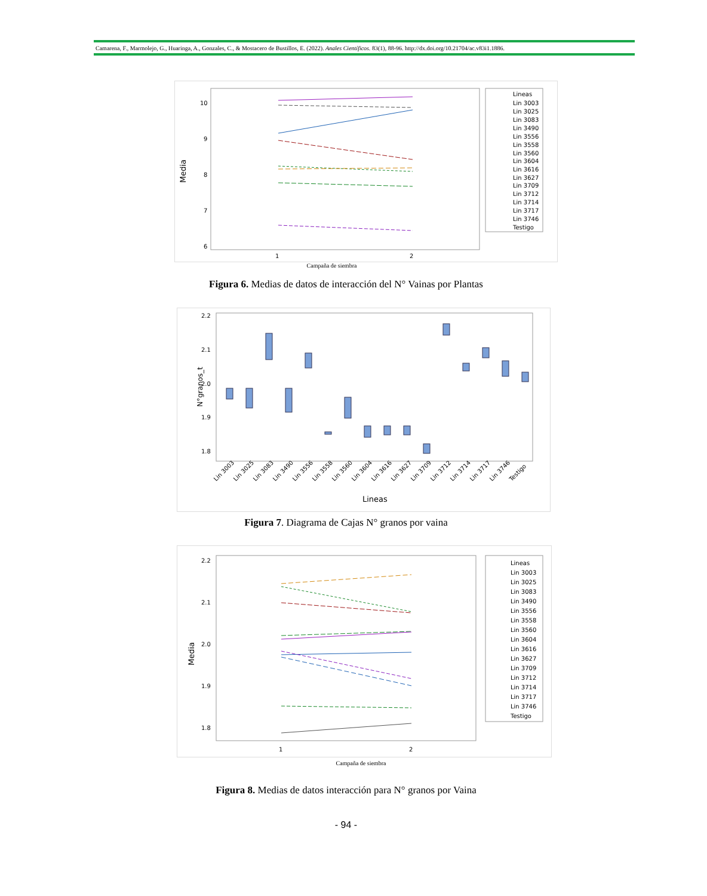Camarena, F., Marmolejo, G., Huaringa, A., Gonzales, C., & Mostacero de Bustillos, E. (2022). Anales Científicos. 83(1), 88-96. http://dx.doi.org/10.21704/ac.v83i1.1886.
Media
10
9
8
7
6
1
2
Lineas
Lin 3003
Lin 3025
Lin 3083
Lin 3490
Lin 3556
Lin 3558
Lin 3560
Lin 3604
Lin 3616
Lin 3627
Lin 3709
Lin 3712
Lin 3714
Lin 3717
Lin 3746
Testigo
Campaña de siembra
Figura 6. Medias de datos de interacción del N° Vainas por Plantas
N°granos_t
2.2
2.1
2.0
1.9
1.8
Lin 3003
Lin 3025
Lin 3083
Lin 3490
Lin 3556
Lin 3558
Lin 3560
Lin 3604
Lin 3616
Lin 3627
Lin 3709
Lin 3712
Lin 3714
Lin 3717
Lin 3746
Testigo
Lineas
Figura 7. Diagrama de Cajas N° granos por vaina
Media
2.2
2.1
2.0
1.9
1.8
1
2
Lineas
Lin 3003
Lin 3025
Lin 3083
Lin 3490
Lin 3556
Lin 3558
Lin 3560
Lin 3604
Lin 3616
Lin 3627
Lin 3709
Lin 3712
Lin 3714
Lin 3717
Lin 3746
Testigo
Campaña de siembra
Figura 8. Medias de datos interacción para N° granos por Vaina
- 94 -